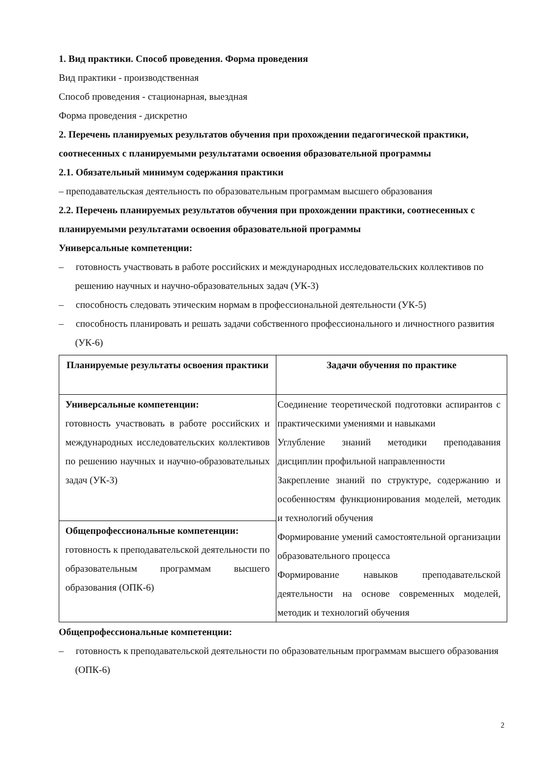1. Вид практики. Способ проведения. Форма проведения
Вид практики - производственная
Способ проведения - стационарная, выездная
Форма проведения - дискретно
2. Перечень планируемых результатов обучения при прохождении педагогической практики, соотнесенных с планируемыми результатами освоения образовательной программы
2.1. Обязательный минимум содержания практики
– преподавательская деятельность по образовательным программам высшего образования
2.2. Перечень планируемых результатов обучения при прохождении практики, соотнесенных с планируемыми результатами освоения образовательной программы
Универсальные компетенции:
– готовность участвовать в работе российских и международных исследовательских коллективов по решению научных и научно-образовательных задач (УК-3)
– способность следовать этическим нормам в профессиональной деятельности (УК-5)
– способность планировать и решать задачи собственного профессионального и личностного развития (УК-6)
| Планируемые результаты освоения практики | Задачи обучения по практике |
| --- | --- |
| Универсальные компетенции: готовность участвовать в работе российских и международных исследовательских коллективов по решению научных и научно-образовательных задач (УК-3) | Соединение теоретической подготовки аспирантов с практическими умениями и навыками Углубление знаний методики преподавания дисциплин профильной направленности Закрепление знаний по структуре, содержанию и особенностям функционирования моделей, методик и технологий обучения Формирование умений самостоятельной организации образовательного процесса Формирование навыков преподавательской деятельности на основе современных моделей, методик и технологий обучения |
| Общепрофессиональные компетенции: готовность к преподавательской деятельности по образовательным программам высшего образования (ОПК-6) | |
Общепрофессиональные компетенции:
– готовность к преподавательской деятельности по образовательным программам высшего образования (ОПК-6)
2